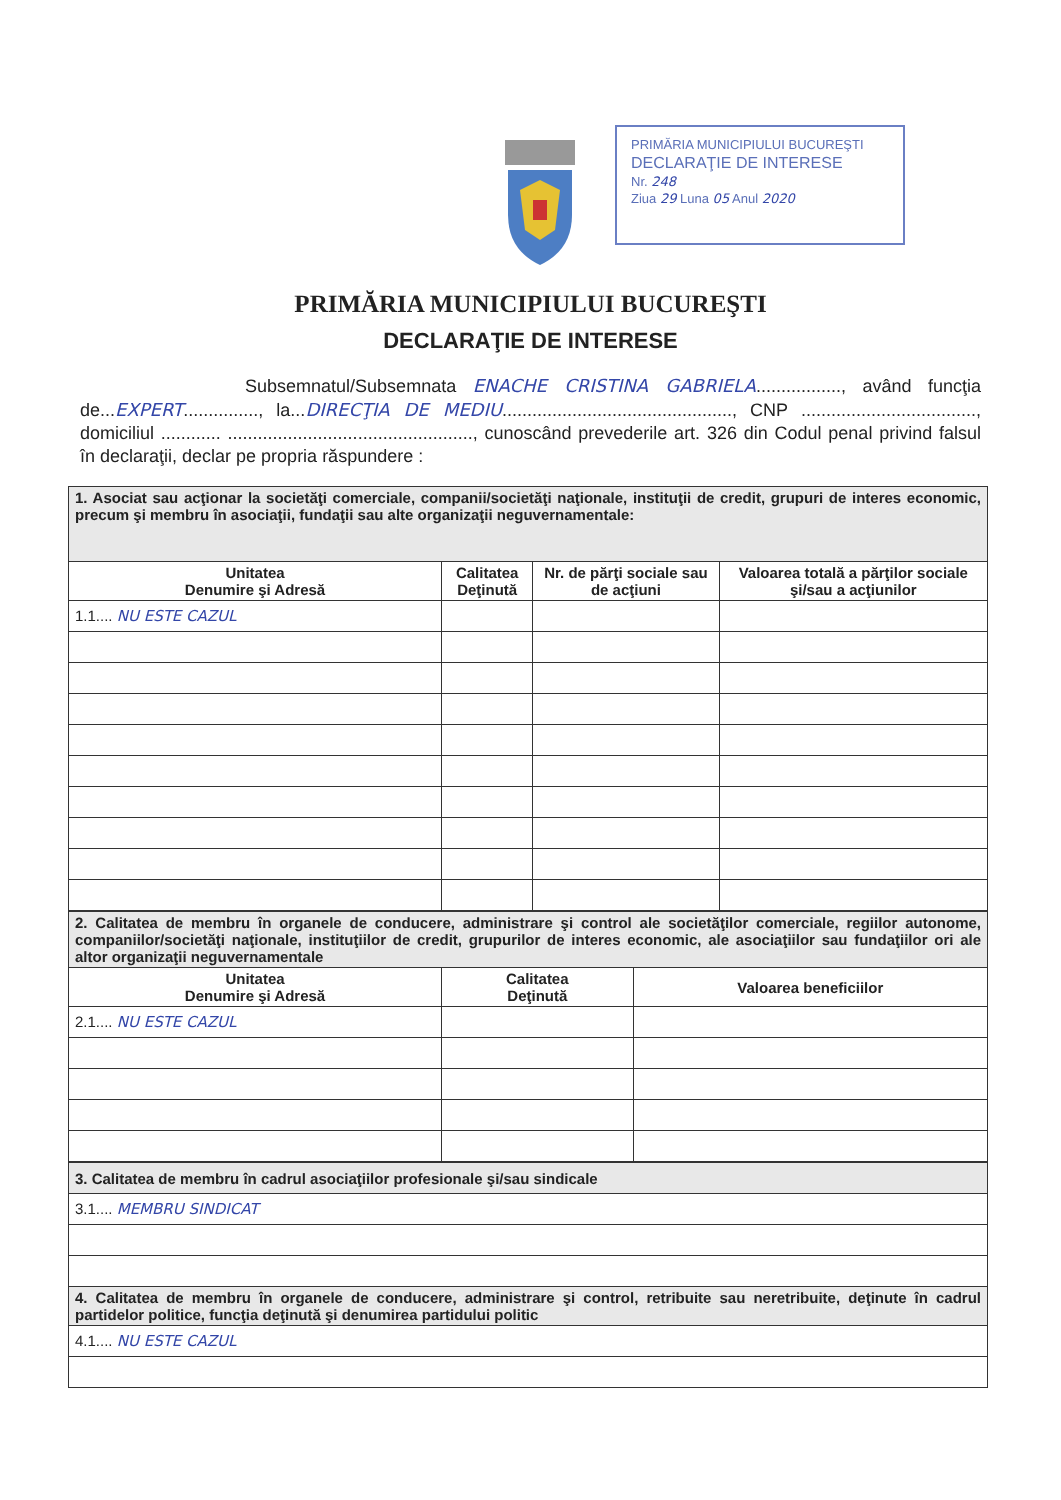PRIMĂRIA MUNICIPIULUI BUCUREŞTI
DECLARAŢIE DE INTERESE
Nr. 248
Ziua 29 Luna 05 Anul 2020
PRIMĂRIA MUNICIPIULUI BUCUREŞTI
DECLARAŢIE DE INTERESE
Subsemnatul/Subsemnata ENACHE CRISTINA GABRIELA................., având funcţia de...EXPERT..............., la...DIRECŢIA DE MEDIU.............................................., CNP ..................................., domiciliul ............ ................................................., cunoscând prevederile art. 326 din Codul penal privind falsul în declaraţii, declar pe propria răspundere :
| 1. Asociat sau acţionar la societăţi comerciale, companii/societăţi naţionale, instituţii de credit, grupuri de interes economic, precum şi membru în asociaţii, fundaţii sau alte organizaţii neguvernamentale: | | | |
| Unitatea Denumire şi Adresă | Calitatea Deţinută | Nr. de părţi sociale sau de acţiuni | Valoarea totală a părţilor sociale şi/sau a acţiunilor |
| 1.1.... NU ESTE CAZUL | | | |
| 2. Calitatea de membru în organele de conducere, administrare şi control ale societăţilor comerciale, regiilor autonome, companiilor/societăţi naţionale, instituţiilor de credit, grupurilor de interes economic, ale asociaţiilor sau fundaţiilor ori ale altor organizaţii neguvernamentale | | |
| Unitatea Denumire şi Adresă | Calitatea Deţinută | Valoarea beneficiilor |
| 2.1.... NU ESTE CAZUL | | |
| 3. Calitatea de membru în cadrul asociaţiilor profesionale şi/sau sindicale |
| 3.1.... MEMBRU SINDICAT |
| 4. Calitatea de membru în organele de conducere, administrare şi control, retribuite sau neretribuite, deţinute în cadrul partidelor politice, funcţia deţinută şi denumirea partidului politic |
| 4.1.... NU ESTE CAZUL |